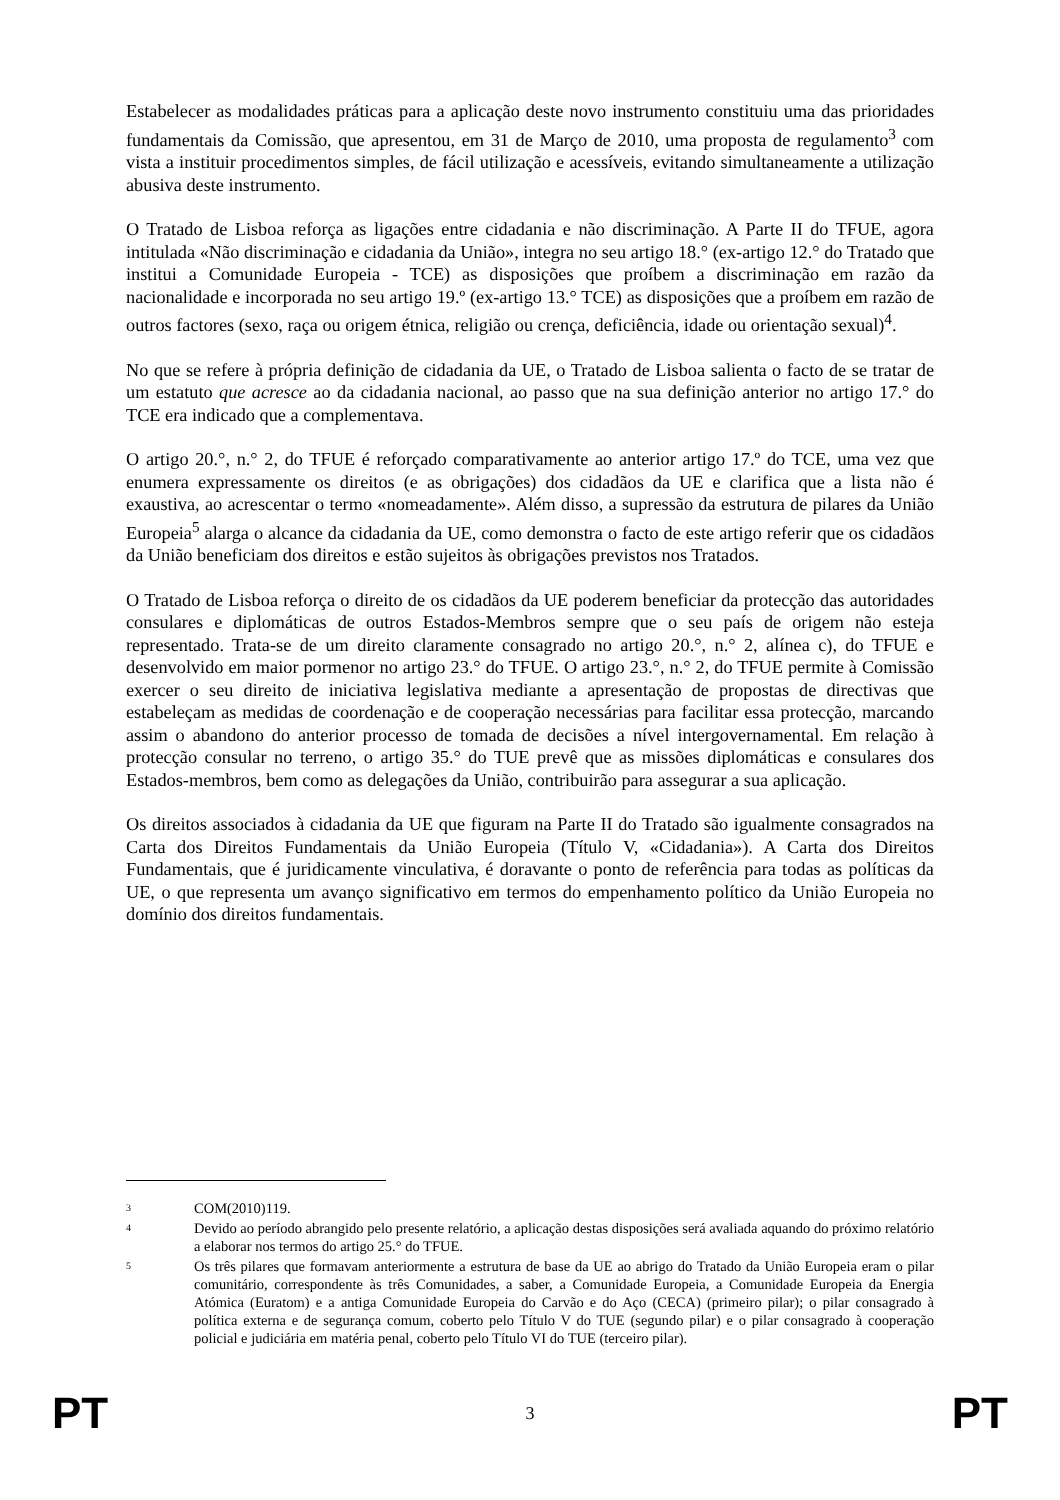Estabelecer as modalidades práticas para a aplicação deste novo instrumento constituiu uma das prioridades fundamentais da Comissão, que apresentou, em 31 de Março de 2010, uma proposta de regulamento<sup>3</sup> com vista a instituir procedimentos simples, de fácil utilização e acessíveis, evitando simultaneamente a utilização abusiva deste instrumento.
O Tratado de Lisboa reforça as ligações entre cidadania e não discriminação. A Parte II do TFUE, agora intitulada «Não discriminação e cidadania da União», integra no seu artigo 18.° (ex-artigo 12.° do Tratado que institui a Comunidade Europeia - TCE) as disposições que proíbem a discriminação em razão da nacionalidade e incorporada no seu artigo 19.º (ex-artigo 13.° TCE) as disposições que a proíbem em razão de outros factores (sexo, raça ou origem étnica, religião ou crença, deficiência, idade ou orientação sexual)<sup>4</sup>.
No que se refere à própria definição de cidadania da UE, o Tratado de Lisboa salienta o facto de se tratar de um estatuto que acresce ao da cidadania nacional, ao passo que na sua definição anterior no artigo 17.° do TCE era indicado que a complementava.
O artigo 20.°, n.° 2, do TFUE é reforçado comparativamente ao anterior artigo 17.º do TCE, uma vez que enumera expressamente os direitos (e as obrigações) dos cidadãos da UE e clarifica que a lista não é exaustiva, ao acrescentar o termo «nomeadamente». Além disso, a supressão da estrutura de pilares da União Europeia<sup>5</sup> alarga o alcance da cidadania da UE, como demonstra o facto de este artigo referir que os cidadãos da União beneficiam dos direitos e estão sujeitos às obrigações previstos nos Tratados.
O Tratado de Lisboa reforça o direito de os cidadãos da UE poderem beneficiar da protecção das autoridades consulares e diplomáticas de outros Estados-Membros sempre que o seu país de origem não esteja representado. Trata-se de um direito claramente consagrado no artigo 20.°, n.° 2, alínea c), do TFUE e desenvolvido em maior pormenor no artigo 23.° do TFUE. O artigo 23.°, n.° 2, do TFUE permite à Comissão exercer o seu direito de iniciativa legislativa mediante a apresentação de propostas de directivas que estabeleçam as medidas de coordenação e de cooperação necessárias para facilitar essa protecção, marcando assim o abandono do anterior processo de tomada de decisões a nível intergovernamental. Em relação à protecção consular no terreno, o artigo 35.° do TUE prevê que as missões diplomáticas e consulares dos Estados-membros, bem como as delegações da União, contribuirão para assegurar a sua aplicação.
Os direitos associados à cidadania da UE que figuram na Parte II do Tratado são igualmente consagrados na Carta dos Direitos Fundamentais da União Europeia (Título V, «Cidadania»). A Carta dos Direitos Fundamentais, que é juridicamente vinculativa, é doravante o ponto de referência para todas as políticas da UE, o que representa um avanço significativo em termos do empenhamento político da União Europeia no domínio dos direitos fundamentais.
<sup>3</sup> COM(2010)119.
<sup>4</sup> Devido ao período abrangido pelo presente relatório, a aplicação destas disposições será avaliada aquando do próximo relatório a elaborar nos termos do artigo 25.° do TFUE.
<sup>5</sup> Os três pilares que formavam anteriormente a estrutura de base da UE ao abrigo do Tratado da União Europeia eram o pilar comunitário, correspondente às três Comunidades, a saber, a Comunidade Europeia, a Comunidade Europeia da Energia Atómica (Euratom) e a antiga Comunidade Europeia do Carvão e do Aço (CECA) (primeiro pilar); o pilar consagrado à política externa e de segurança comum, coberto pelo Título V do TUE (segundo pilar) e o pilar consagrado à cooperação policial e judiciária em matéria penal, coberto pelo Título VI do TUE (terceiro pilar).
PT 3 PT